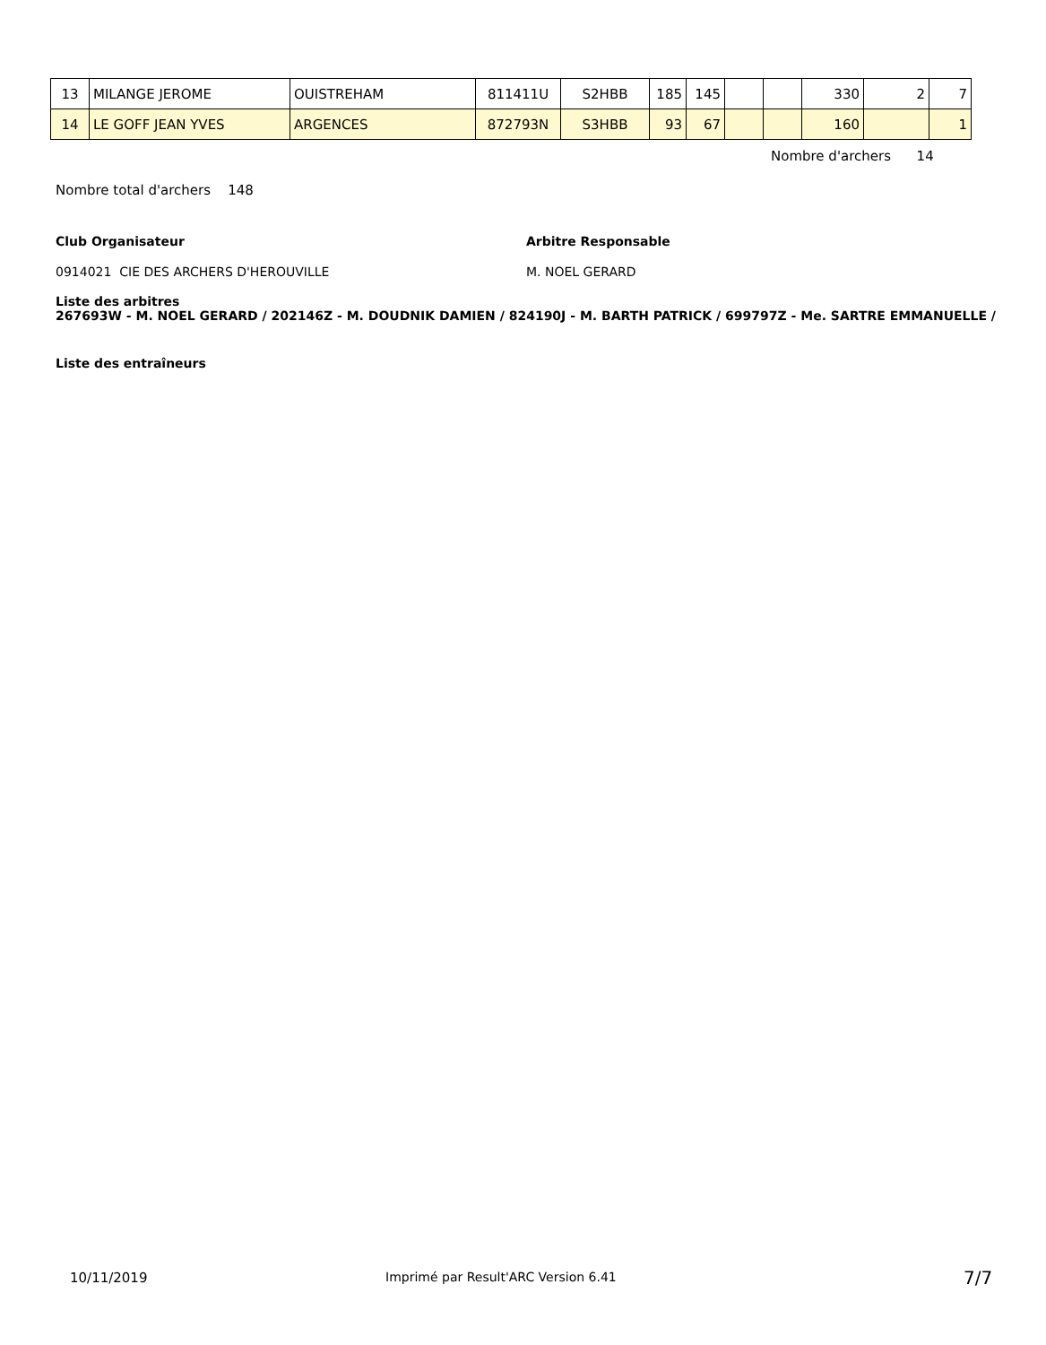| 13 | MILANGE JEROME | OUISTREHAM | 811411U | S2HBB | 185 | 145 | | | 330 | 2 | 7 |
| 14 | LE GOFF JEAN YVES | ARGENCES | 872793N | S3HBB | 93 | 67 | | | 160 | | 1 |
Nombre d'archers 14
Nombre total d'archers 148
Club Organisateur Arbitre Responsable
0914021 CIE DES ARCHERS D'HEROUVILLE
M. NOEL GERARD
Liste des arbitres
267693W - M. NOEL GERARD / 202146Z - M. DOUDNIK DAMIEN / 824190J - M. BARTH PATRICK / 699797Z - Me. SARTRE EMMANUELLE /
Liste des entraîneurs
10/11/2019
Imprimé par Result'ARC Version 6.41
7/7